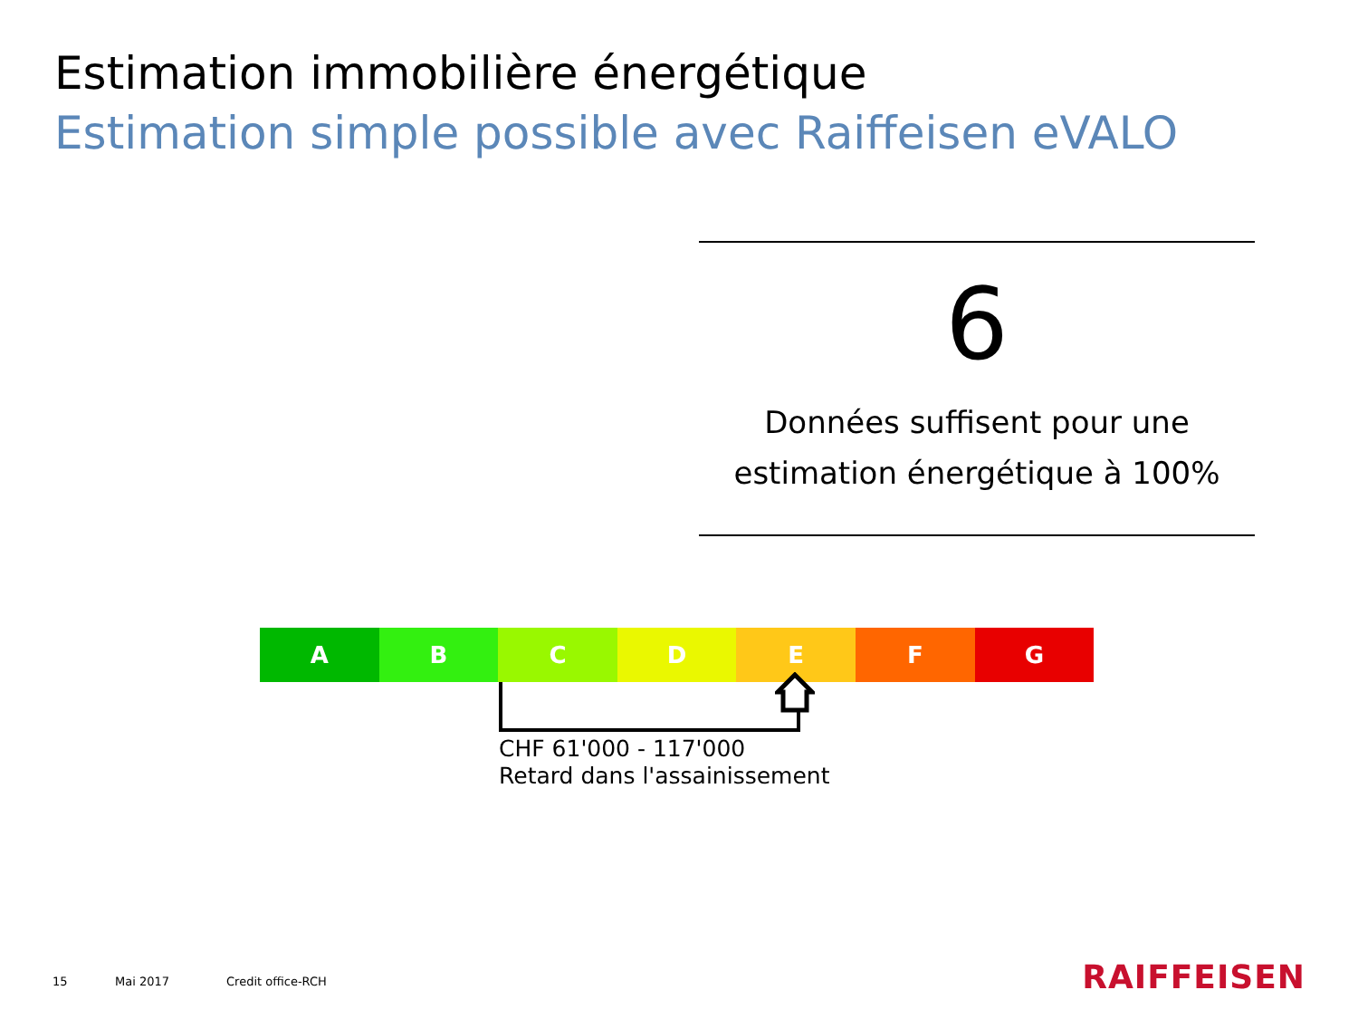Estimation immobilière énergétique
Estimation simple possible avec Raiffeisen eVALO
6
Données suffisent pour une
estimation énergétique à 100%
A B C D E F G
CHF 61'000 - 117'000
Retard dans l'assainissement
15 Mai 2017 Credit office-RCH RAIFFEISEN